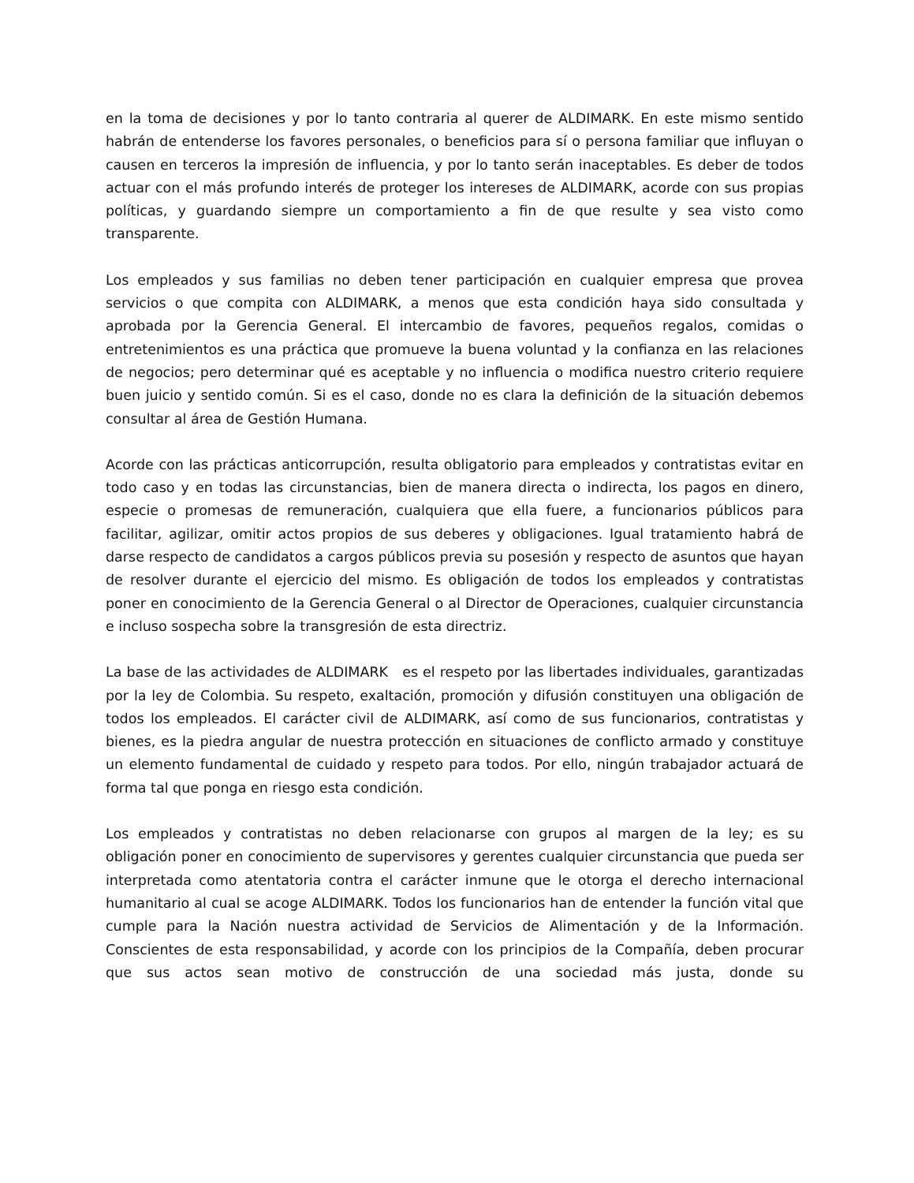en la toma de decisiones y por lo tanto contraria al querer de ALDIMARK. En este mismo sentido habrán de entenderse los favores personales, o beneficios para sí o persona familiar que influyan o causen en terceros la impresión de influencia, y por lo tanto serán inaceptables. Es deber de todos actuar con el más profundo interés de proteger los intereses de ALDIMARK, acorde con sus propias políticas, y guardando siempre un comportamiento a fin de que resulte y sea visto como transparente.
Los empleados y sus familias no deben tener participación en cualquier empresa que provea servicios o que compita con ALDIMARK, a menos que esta condición haya sido consultada y aprobada por la Gerencia General. El intercambio de favores, pequeños regalos, comidas o entretenimientos es una práctica que promueve la buena voluntad y la confianza en las relaciones de negocios; pero determinar qué es aceptable y no influencia o modifica nuestro criterio requiere buen juicio y sentido común. Si es el caso, donde no es clara la definición de la situación debemos consultar al área de Gestión Humana.
Acorde con las prácticas anticorrupción, resulta obligatorio para empleados y contratistas evitar en todo caso y en todas las circunstancias, bien de manera directa o indirecta, los pagos en dinero, especie o promesas de remuneración, cualquiera que ella fuere, a funcionarios públicos para facilitar, agilizar, omitir actos propios de sus deberes y obligaciones. Igual tratamiento habrá de darse respecto de candidatos a cargos públicos previa su posesión y respecto de asuntos que hayan de resolver durante el ejercicio del mismo. Es obligación de todos los empleados y contratistas poner en conocimiento de la Gerencia General o al Director de Operaciones, cualquier circunstancia e incluso sospecha sobre la transgresión de esta directriz.
La base de las actividades de ALDIMARK es el respeto por las libertades individuales, garantizadas por la ley de Colombia. Su respeto, exaltación, promoción y difusión constituyen una obligación de todos los empleados. El carácter civil de ALDIMARK, así como de sus funcionarios, contratistas y bienes, es la piedra angular de nuestra protección en situaciones de conflicto armado y constituye un elemento fundamental de cuidado y respeto para todos. Por ello, ningún trabajador actuará de forma tal que ponga en riesgo esta condición.
Los empleados y contratistas no deben relacionarse con grupos al margen de la ley; es su obligación poner en conocimiento de supervisores y gerentes cualquier circunstancia que pueda ser interpretada como atentatoria contra el carácter inmune que le otorga el derecho internacional humanitario al cual se acoge ALDIMARK. Todos los funcionarios han de entender la función vital que cumple para la Nación nuestra actividad de Servicios de Alimentación y de la Información. Conscientes de esta responsabilidad, y acorde con los principios de la Compañía, deben procurar que sus actos sean motivo de construcción de una sociedad más justa, donde su